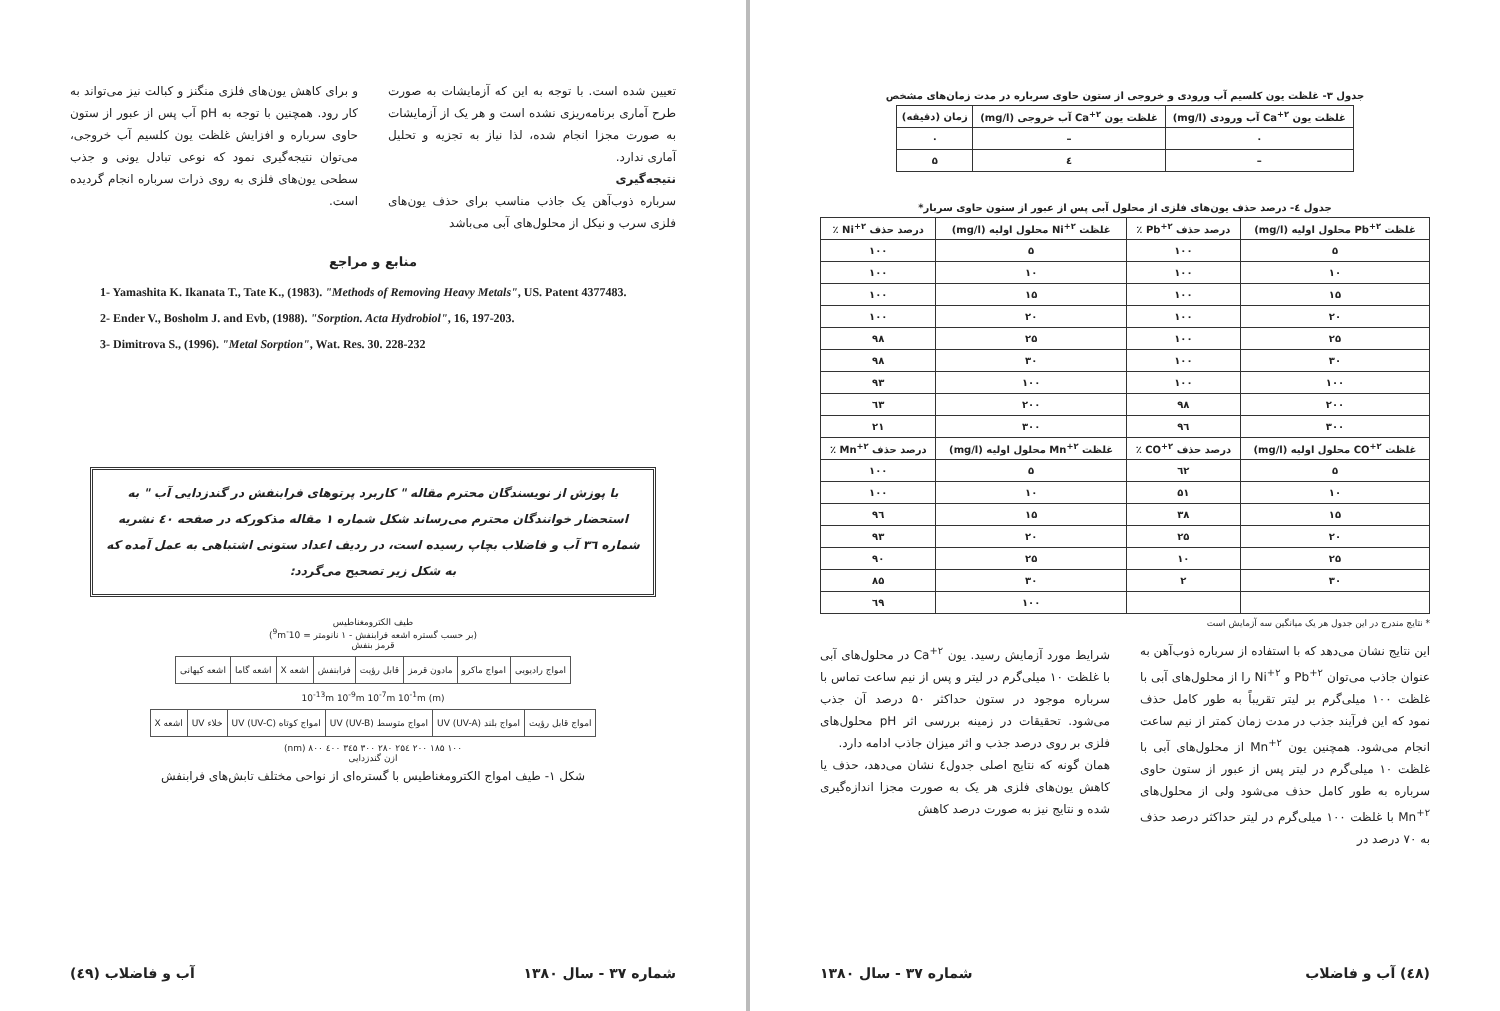جدول ۳- غلظت یون کلسیم آب ورودی و خروجی از ستون حاوی سرباره در مدت زمان‌های مشخص
| غلظت یون <sup>۲+</sup>Ca آب ورودی (mg/l) | غلظت یون <sup>۲+</sup>Ca آب خروجی (mg/l) | زمان (دقیقه) |
| --- | --- | --- |
| ۰ | – | ۰ |
| – | ٤ | ۵ |
جدول ٤- درصد حذف یون‌های فلزی از محلول آبی پس از عبور از ستون حاوی سربار*
| غلظت <sup>۲+</sup>Pb محلول اولیه (mg/l) | درصد حذف <sup>۲+</sup>Pb ٪ | غلظت <sup>۲+</sup>Ni محلول اولیه (mg/l) | درصد حذف <sup>۲+</sup>Ni ٪ |
| --- | --- | --- | --- |
| ۵ | ۱۰۰ | ۵ | ۱۰۰ |
| ۱۰ | ۱۰۰ | ۱۰ | ۱۰۰ |
| ۱۵ | ۱۰۰ | ۱۵ | ۱۰۰ |
| ۲۰ | ۱۰۰ | ۲۰ | ۱۰۰ |
| ۲۵ | ۱۰۰ | ۲۵ | ۹۸ |
| ۳۰ | ۱۰۰ | ۳۰ | ۹۸ |
| ۱۰۰ | ۱۰۰ | ۱۰۰ | ۹۳ |
| ۲۰۰ | ۹۸ | ۲۰۰ | ٦۳ |
| ۳۰۰ | ۹٦ | ۳۰۰ | ۲۱ |
| غلظت <sup>۲+</sup>CO محلول اولیه (mg/l) | درصد حذف <sup>۲+</sup>CO ٪ | غلظت <sup>۲+</sup>Mn محلول اولیه (mg/l) | درصد حذف <sup>۲+</sup>Mn ٪ |
| ۵ | ٦۲ | ۵ | ۱۰۰ |
| ۱۰ | ۵۱ | ۱۰ | ۱۰۰ |
| ۱۵ | ۳۸ | ۱۵ | ۹٦ |
| ۲۰ | ۲۵ | ۲۰ | ۹۳ |
| ۲۵ | ۱۰ | ۲۵ | ۹۰ |
| ۳۰ | ۲ | ۳۰ | ۸۵ |
| | | ۱۰۰ | ٦۹ |
* نتایج مندرج در این جدول هر یک میانگین سه آزمایش است
این نتایج نشان می‌دهد که با استفاده از سرباره ذوب‌آهن به عنوان جاذب می‌توان <sup>۲+</sup>Pb و <sup>۲+</sup>Ni را از محلول‌های آبی با غلظت ۱۰۰ میلی‌گرم بر لیتر تقریباً به طور کامل حذف نمود که این فرآیند جذب در مدت زمان کمتر از نیم ساعت انجام می‌شود. همچنین یون <sup>۲+</sup>Mn از محلول‌های آبی با غلظت ۱۰ میلی‌گرم در لیتر پس از عبور از ستون حاوی سرباره به طور کامل حذف می‌شود ولی از محلول‌های <sup>۲+</sup>Mn با غلظت ۱۰۰ میلی‌گرم در لیتر حداکثر درصد حذف به ۷۰ درصد در
شرایط مورد آزمایش رسید. یون <sup>۲+</sup>Ca در محلول‌های آبی با غلظت ۱۰ میلی‌گرم در لیتر و پس از نیم ساعت تماس با سرباره موجود در ستون حداکثر ۵۰ درصد آن جذب می‌شود. تحقیقات در زمینه بررسی اثر pH محلول‌های فلزی بر روی درصد جذب و اثر میزان جاذب ادامه دارد.
همان گونه که نتایج اصلی جدول٤ نشان می‌دهد، حذف یا کاهش یون‌های فلزی هر یک به صورت مجزا اندازه‌گیری شده و نتایج نیز به صورت درصد کاهش
(٤۸) آب و فاضلاب شماره ۳۷ - سال ۱۳۸۰
تعیین شده است. با توجه به این که آزمایشات به صورت طرح آماری برنامه‌ریزی نشده است و هر یک از آزمایشات به صورت مجزا انجام شده، لذا نیاز به تجزیه و تحلیل آماری ندارد.
نتیجه‌گیری
سرباره ذوب‌آهن یک جاذب مناسب برای حذف یون‌های فلزی سرب و نیکل از محلول‌های آبی می‌باشد
و برای کاهش یون‌های فلزی منگنز و کبالت نیز می‌تواند به کار رود. همچنین با توجه به pH آب پس از عبور از ستون حاوی سرباره و افزایش غلظت یون کلسیم آب خروجی، می‌توان نتیجه‌گیری نمود که نوعی تبادل یونی و جذب سطحی یون‌های فلزی به روی ذرات سرباره انجام گردیده است.
منابع و مراجع
1- Yamashita K. Ikanata T., Tate K., (1983). "Methods of Removing Heavy Metals", US. Patent 4377483.
2- Ender V., Bosholm J. and Evb, (1988). "Sorption. Acta Hydrobiol", 16, 197-203.
3- Dimitrova S., (1996). "Metal Sorption", Wat. Res. 30. 228-232
با پوزش از نویسندگان محترم مقاله " کاربرد پرتوهای فرابنفش در گندزدایی آب " به استحضار خوانندگان محترم می‌رساند شکل شماره ۱ مقاله مذکورکه در صفحه ٤۰ نشریه شماره ۳٦ آب و فاضلاب بچاپ رسیده است، در ردیف اعداد ستونی اشتباهی به عمل آمده که به شکل زیر تصحیح می‌گردد:
طیف الکترومغناطیس
(بر حسب گستره اشعه فرابنفش - ۱ نانومتر = 10<sup>-9</sup>m)
قرمز بنفش
| امواج رادیویی | امواج ماکرو | مادون قرمز | قابل رؤیت | فرابنفش | اشعه X | اشعه گاما | اشعه کیهانی |
10<sup>-13</sup>m 10<sup>-9</sup>m 10<sup>-7</sup>m 10<sup>-1</sup>m (m)
| امواج قابل رؤیت | امواج بلند UV (UV-A) | امواج متوسط UV (UV-B) | امواج کوتاه UV (UV-C) | خلاء UV | اشعه X |
۱۰۰ ۱۸۵ ۲۰۰ ۲۵٤ ۲۸۰ ۳۰۰ ۳٤۵ ٤۰۰ ۸۰۰ (nm)
ازن گندزدایی
شکل ۱- طیف امواج الکترومغناطیس با گستره‌ای از نواحی مختلف تابش‌های فرابنفش
شماره ۳۷ - سال ۱۳۸۰ آب و فاضلاب (٤۹)